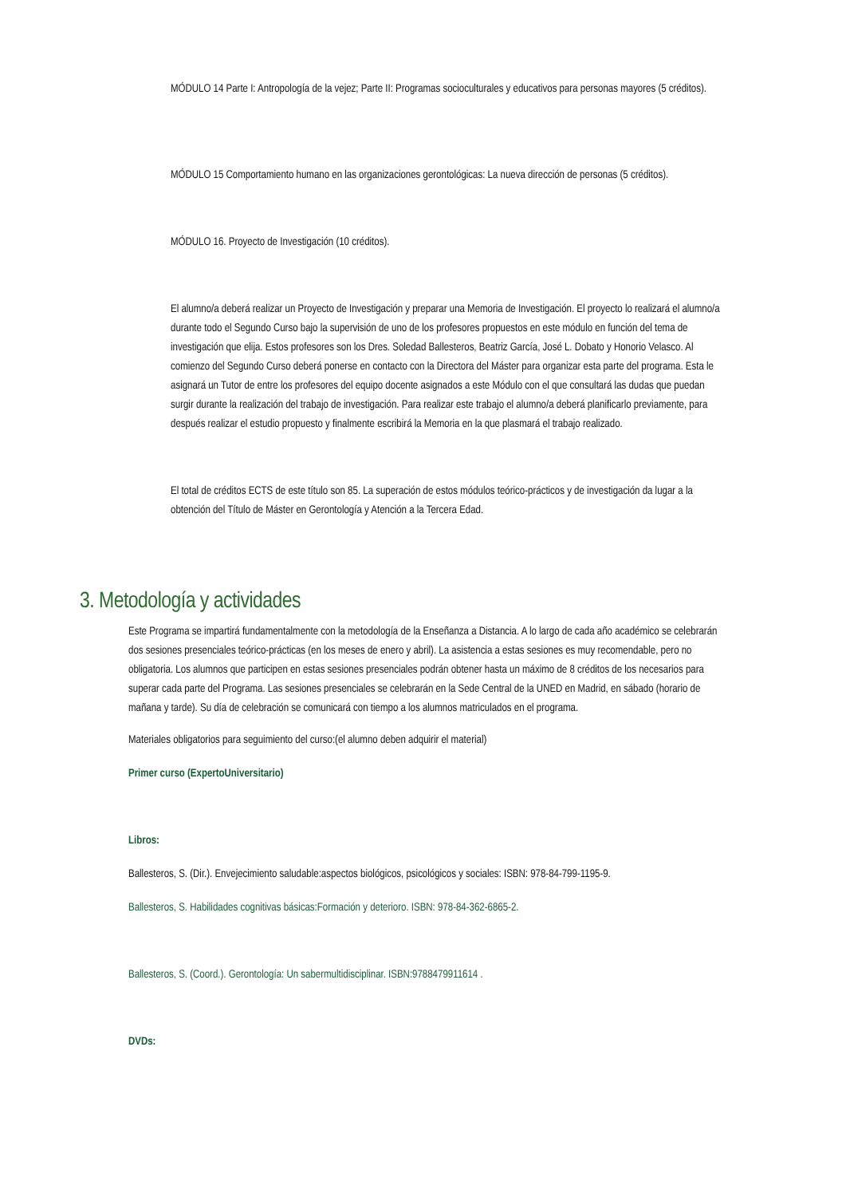MÓDULO 14 Parte I: Antropología de la vejez; Parte II: Programas socioculturales y educativos para personas mayores (5 créditos).
MÓDULO 15 Comportamiento humano en las organizaciones gerontológicas: La nueva dirección de personas (5 créditos).
MÓDULO 16. Proyecto de Investigación (10 créditos).
El alumno/a deberá realizar un Proyecto de Investigación y preparar una Memoria de Investigación. El proyecto lo realizará el alumno/a durante todo el Segundo Curso bajo la supervisión de uno de los profesores propuestos en este módulo en función del tema de investigación que elija. Estos profesores son los Dres. Soledad Ballesteros, Beatriz García, José L. Dobato y Honorio Velasco. Al comienzo del Segundo Curso deberá ponerse en contacto con la Directora del Máster para organizar esta parte del programa. Esta le asignará un Tutor de entre los profesores del equipo docente asignados a este Módulo con el que consultará las dudas que puedan surgir durante la realización del trabajo de investigación. Para realizar este trabajo el alumno/a deberá planificarlo previamente, para después realizar el estudio propuesto y finalmente escribirá la Memoria en la que plasmará el trabajo realizado.
El total de créditos ECTS de este título son 85. La superación de estos módulos teórico-prácticos y de investigación da lugar a la obtención del Título de Máster en Gerontología y Atención a la Tercera Edad.
3. Metodología y actividades
Este Programa se impartirá fundamentalmente con la metodología de la Enseñanza a Distancia. A lo largo de cada año académico se celebrarán dos sesiones presenciales teórico-prácticas (en los meses de enero y abril). La asistencia a estas sesiones es muy recomendable, pero no obligatoria. Los alumnos que participen en estas sesiones presenciales podrán obtener hasta un máximo de 8 créditos de los necesarios para superar cada parte del Programa. Las sesiones presenciales se celebrarán en la Sede Central de la UNED en Madrid, en sábado (horario de mañana y tarde). Su día de celebración se comunicará con tiempo a los alumnos matriculados en el programa.
Materiales obligatorios para seguimiento del curso:(el alumno deben adquirir el material)
Primer curso (ExpertoUniversitario)
Libros:
Ballesteros, S. (Dir.). Envejecimiento saludable:aspectos biológicos, psicológicos y sociales: ISBN: 978-84-799-1195-9.
Ballesteros, S. Habilidades cognitivas básicas:Formación y deterioro. ISBN: 978-84-362-6865-2.
Ballesteros, S. (Coord.). Gerontología: Un sabermultidisciplinar. ISBN:9788479911614 .
DVDs: